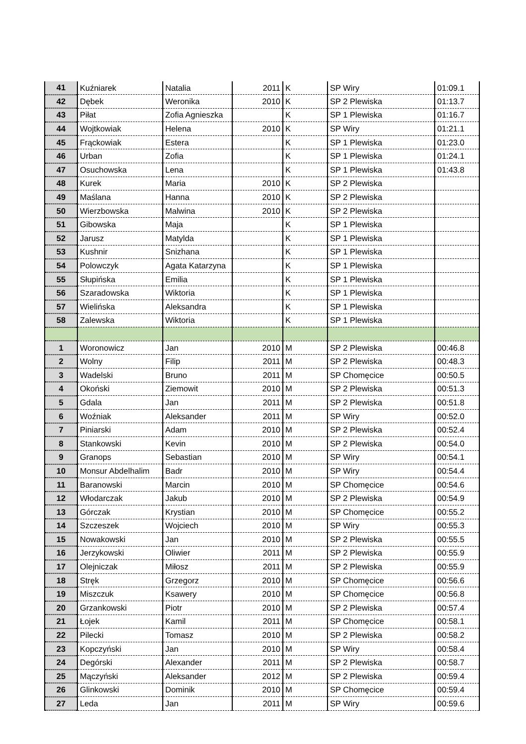| 41 | Kuźniarek | Natalia | 2011 | K | SP Wiry | 01:09.1 |
| 42 | Dębek | Weronika | 2010 | K | SP 2 Plewiska | 01:13.7 |
| 43 | Piłat | Zofia Agnieszka | | K | SP 1 Plewiska | 01:16.7 |
| 44 | Wojtkowiak | Helena | 2010 | K | SP Wiry | 01:21.1 |
| 45 | Frąckowiak | Estera | | K | SP 1 Plewiska | 01:23.0 |
| 46 | Urban | Zofia | | K | SP 1 Plewiska | 01:24.1 |
| 47 | Osuchowska | Lena | | K | SP 1 Plewiska | 01:43.8 |
| 48 | Kurek | Maria | 2010 | K | SP 2 Plewiska | |
| 49 | Maślana | Hanna | 2010 | K | SP 2 Plewiska | |
| 50 | Wierzbowska | Malwina | 2010 | K | SP 2 Plewiska | |
| 51 | Gibowska | Maja | | K | SP 1 Plewiska | |
| 52 | Jarusz | Matylda | | K | SP 1 Plewiska | |
| 53 | Kushnir | Snizhana | | K | SP 1 Plewiska | |
| 54 | Polowczyk | Agata Katarzyna | | K | SP 1 Plewiska | |
| 55 | Słupińska | Emilia | | K | SP 1 Plewiska | |
| 56 | Szaradowska | Wiktoria | | K | SP 1 Plewiska | |
| 57 | Wielińska | Aleksandra | | K | SP 1 Plewiska | |
| 58 | Zalewska | Wiktoria | | K | SP 1 Plewiska | |
| 1 | Woronowicz | Jan | 2010 | M | SP 2 Plewiska | 00:46.8 |
| 2 | Wolny | Filip | 2011 | M | SP 2 Plewiska | 00:48.3 |
| 3 | Wadelski | Bruno | 2011 | M | SP Chomęcice | 00:50.5 |
| 4 | Okoński | Ziemowit | 2010 | M | SP 2 Plewiska | 00:51.3 |
| 5 | Gdala | Jan | 2011 | M | SP 2 Plewiska | 00:51.8 |
| 6 | Woźniak | Aleksander | 2011 | M | SP Wiry | 00:52.0 |
| 7 | Piniarski | Adam | 2010 | M | SP 2 Plewiska | 00:52.4 |
| 8 | Stankowski | Kevin | 2010 | M | SP 2 Plewiska | 00:54.0 |
| 9 | Granops | Sebastian | 2010 | M | SP Wiry | 00:54.1 |
| 10 | Monsur Abdelhalim | Badr | 2010 | M | SP Wiry | 00:54.4 |
| 11 | Baranowski | Marcin | 2010 | M | SP Chomęcice | 00:54.6 |
| 12 | Włodarczak | Jakub | 2010 | M | SP 2 Plewiska | 00:54.9 |
| 13 | Górczak | Krystian | 2010 | M | SP Chomęcice | 00:55.2 |
| 14 | Szczeszek | Wojciech | 2010 | M | SP Wiry | 00:55.3 |
| 15 | Nowakowski | Jan | 2010 | M | SP 2 Plewiska | 00:55.5 |
| 16 | Jerzykowski | Oliwier | 2011 | M | SP 2 Plewiska | 00:55.9 |
| 17 | Olejniczak | Miłosz | 2011 | M | SP 2 Plewiska | 00:55.9 |
| 18 | Stręk | Grzegorz | 2010 | M | SP Chomęcice | 00:56.6 |
| 19 | Miszczuk | Ksawery | 2010 | M | SP Chomęcice | 00:56.8 |
| 20 | Grzankowski | Piotr | 2010 | M | SP 2 Plewiska | 00:57.4 |
| 21 | Łojek | Kamil | 2011 | M | SP Chomęcice | 00:58.1 |
| 22 | Pilecki | Tomasz | 2010 | M | SP 2 Plewiska | 00:58.2 |
| 23 | Kopczyński | Jan | 2010 | M | SP Wiry | 00:58.4 |
| 24 | Degórski | Alexander | 2011 | M | SP 2 Plewiska | 00:58.7 |
| 25 | Mączyński | Aleksander | 2012 | M | SP 2 Plewiska | 00:59.4 |
| 26 | Glinkowski | Dominik | 2010 | M | SP Chomęcice | 00:59.4 |
| 27 | Leda | Jan | 2011 | M | SP Wiry | 00:59.6 |